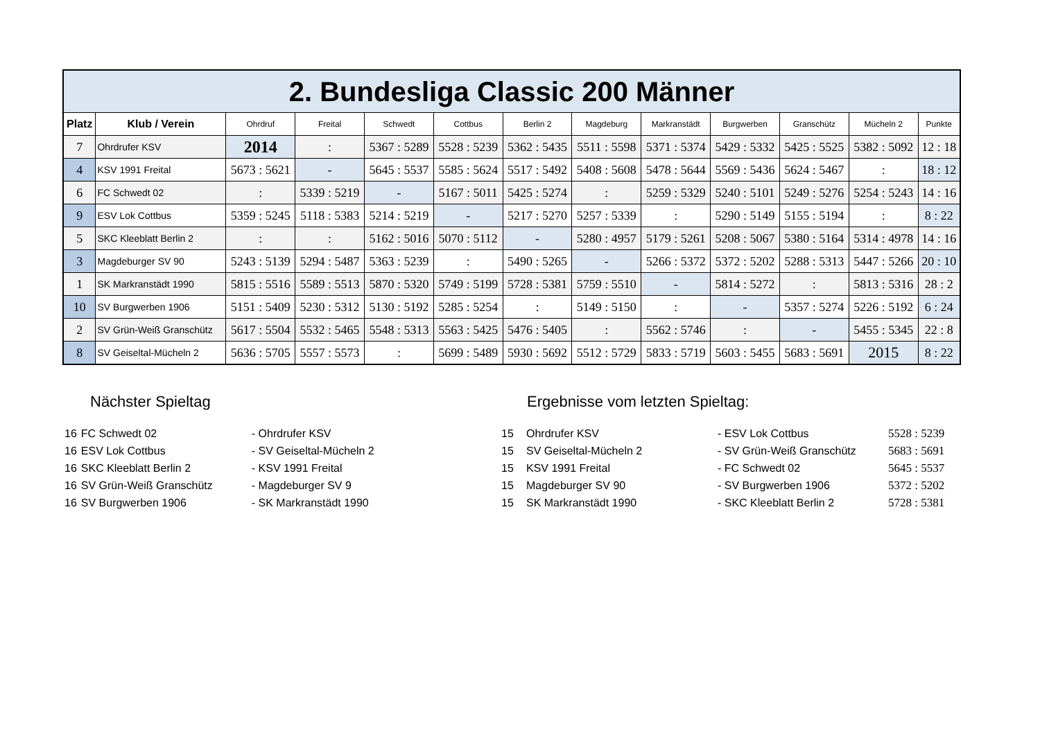| 2. Bundesliga Classic 200 Männer | | | | | | | | | | | | |
| Platz | Klub / Verein | Ohrdruf | Freital | Schwedt | Cottbus | Berlin 2 | Magdeburg | Markranstädt | Burgwerben | Granschütz | Mücheln 2 | Punkte |
| 7 | Ohrdrufer KSV | 2014 | : | 5367 : 5289 | 5528 : 5239 | 5362 : 5435 | 5511 : 5598 | 5371 : 5374 | 5429 : 5332 | 5425 : 5525 | 5382 : 5092 | 12 : 18 |
| 4 | KSV 1991 Freital | 5673 : 5621 | - | 5645 : 5537 | 5585 : 5624 | 5517 : 5492 | 5408 : 5608 | 5478 : 5644 | 5569 : 5436 | 5624 : 5467 | : | 18 : 12 |
| 6 | FC Schwedt 02 | : | 5339 : 5219 | - | 5167 : 5011 | 5425 : 5274 | : | 5259 : 5329 | 5240 : 5101 | 5249 : 5276 | 5254 : 5243 | 14 : 16 |
| 9 | ESV Lok Cottbus | 5359 : 5245 | 5118 : 5383 | 5214 : 5219 | - | 5217 : 5270 | 5257 : 5339 | : | 5290 : 5149 | 5155 : 5194 | : | 8 : 22 |
| 5 | SKC Kleeblatt Berlin 2 | : | : | 5162 : 5016 | 5070 : 5112 | - | 5280 : 4957 | 5179 : 5261 | 5208 : 5067 | 5380 : 5164 | 5314 : 4978 | 14 : 16 |
| 3 | Magdeburger SV 90 | 5243 : 5139 | 5294 : 5487 | 5363 : 5239 | : | 5490 : 5265 | - | 5266 : 5372 | 5372 : 5202 | 5288 : 5313 | 5447 : 5266 | 20 : 10 |
| 1 | SK Markranstädt 1990 | 5815 : 5516 | 5589 : 5513 | 5870 : 5320 | 5749 : 5199 | 5728 : 5381 | 5759 : 5510 | - | 5814 : 5272 | : | 5813 : 5316 | 28 : 2 |
| 10 | SV Burgwerben 1906 | 5151 : 5409 | 5230 : 5312 | 5130 : 5192 | 5285 : 5254 | : | 5149 : 5150 | : | - | 5357 : 5274 | 5226 : 5192 | 6 : 24 |
| 2 | SV Grün-Weiß Granschütz | 5617 : 5504 | 5532 : 5465 | 5548 : 5313 | 5563 : 5425 | 5476 : 5405 | : | 5562 : 5746 | : | - | 5455 : 5345 | 22 : 8 |
| 8 | SV Geiseltal-Mücheln 2 | 5636 : 5705 | 5557 : 5573 | : | 5699 : 5489 | 5930 : 5692 | 5512 : 5729 | 5833 : 5719 | 5603 : 5455 | 5683 : 5691 | 2015 | 8 : 22 |
Nächster Spieltag
| 16 | FC Schwedt 02 | - Ohrdrufer KSV |
| 16 | ESV Lok Cottbus | - SV Geiseltal-Mücheln 2 |
| 16 | SKC Kleeblatt Berlin 2 | - KSV 1991 Freital |
| 16 | SV Grün-Weiß Granschütz | - Magdeburger SV 9 |
| 16 | SV Burgwerben 1906 | - SK Markranstädt 1990 |
Ergebnisse vom letzten Spieltag:
| 15 | Ohrdrufer KSV | - ESV Lok Cottbus | 5528 : 5239 |
| 15 | SV Geiseltal-Mücheln 2 | - SV Grün-Weiß Granschütz | 5683 : 5691 |
| 15 | KSV 1991 Freital | - FC Schwedt 02 | 5645 : 5537 |
| 15 | Magdeburger SV 90 | - SV Burgwerben 1906 | 5372 : 5202 |
| 15 | SK Markranstädt 1990 | - SKC Kleeblatt Berlin 2 | 5728 : 5381 |